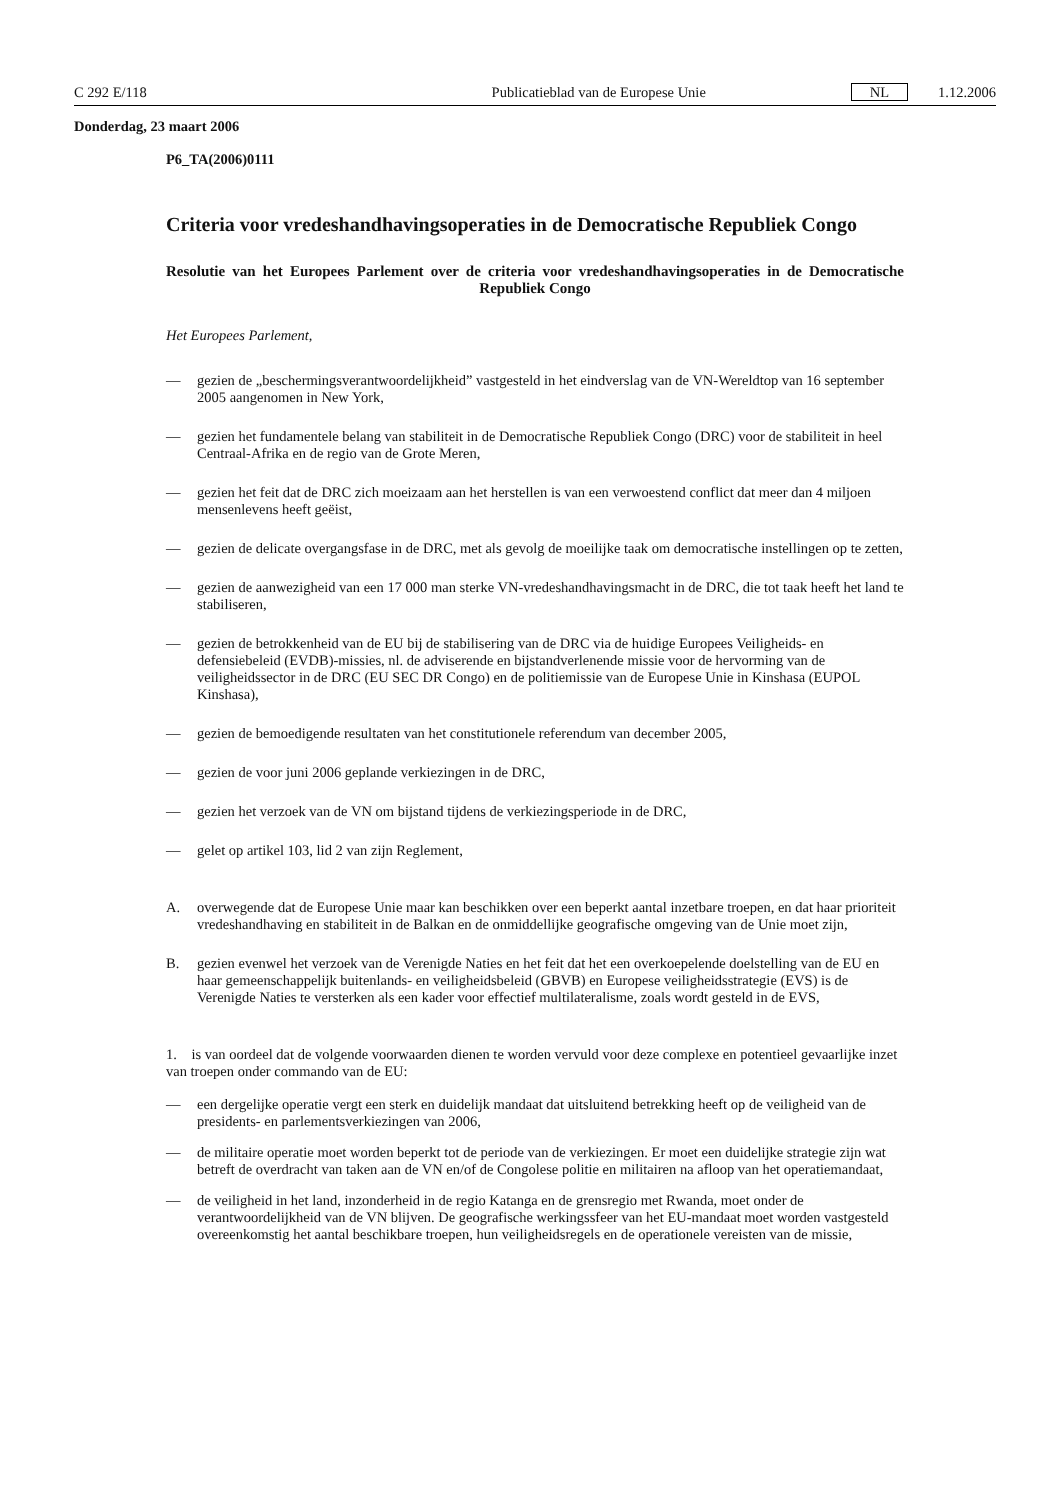C 292 E/118 Publicatieblad van de Europese Unie NL 1.12.2006
Donderdag, 23 maart 2006
P6_TA(2006)0111
Criteria voor vredeshandhavingsoperaties in de Democratische Republiek Congo
Resolutie van het Europees Parlement over de criteria voor vredeshandhavingsoperaties in de Democratische Republiek Congo
Het Europees Parlement,
— gezien de „beschermingsverantwoordelijkheid” vastgesteld in het eindverslag van de VN-Wereldtop van 16 september 2005 aangenomen in New York,
— gezien het fundamentele belang van stabiliteit in de Democratische Republiek Congo (DRC) voor de stabiliteit in heel Centraal-Afrika en de regio van de Grote Meren,
— gezien het feit dat de DRC zich moeizaam aan het herstellen is van een verwoestend conflict dat meer dan 4 miljoen mensenlevens heeft geëist,
— gezien de delicate overgangsfase in de DRC, met als gevolg de moeilijke taak om democratische instellingen op te zetten,
— gezien de aanwezigheid van een 17 000 man sterke VN-vredeshandhavingsmacht in de DRC, die tot taak heeft het land te stabiliseren,
— gezien de betrokkenheid van de EU bij de stabilisering van de DRC via de huidige Europees Veiligheids- en defensiebeleid (EVDB)-missies, nl. de adviserende en bijstandverlenende missie voor de hervorming van de veiligheidssector in de DRC (EU SEC DR Congo) en de politiemissie van de Europese Unie in Kinshasa (EUPOL Kinshasa),
— gezien de bemoedigende resultaten van het constitutionele referendum van december 2005,
— gezien de voor juni 2006 geplande verkiezingen in de DRC,
— gezien het verzoek van de VN om bijstand tijdens de verkiezingsperiode in de DRC,
— gelet op artikel 103, lid 2 van zijn Reglement,
A. overwegende dat de Europese Unie maar kan beschikken over een beperkt aantal inzetbare troepen, en dat haar prioriteit vredeshandhaving en stabiliteit in de Balkan en de onmiddellijke geografische omgeving van de Unie moet zijn,
B. gezien evenwel het verzoek van de Verenigde Naties en het feit dat het een overkoepelende doelstelling van de EU en haar gemeenschappelijk buitenlands- en veiligheidsbeleid (GBVB) en Europese veiligheidsstrategie (EVS) is de Verenigde Naties te versterken als een kader voor effectief multilateralisme, zoals wordt gesteld in de EVS,
1. is van oordeel dat de volgende voorwaarden dienen te worden vervuld voor deze complexe en potentieel gevaarlijke inzet van troepen onder commando van de EU:
— een dergelijke operatie vergt een sterk en duidelijk mandaat dat uitsluitend betrekking heeft op de veiligheid van de presidents- en parlementsverkiezingen van 2006,
— de militaire operatie moet worden beperkt tot de periode van de verkiezingen. Er moet een duidelijke strategie zijn wat betreft de overdracht van taken aan de VN en/of de Congolese politie en militairen na afloop van het operatiemandaat,
— de veiligheid in het land, inzonderheid in de regio Katanga en de grensregio met Rwanda, moet onder de verantwoordelijkheid van de VN blijven. De geografische werkingssfeer van het EU-mandaat moet worden vastgesteld overeenkomstig het aantal beschikbare troepen, hun veiligheidsregels en de operationele vereisten van de missie,